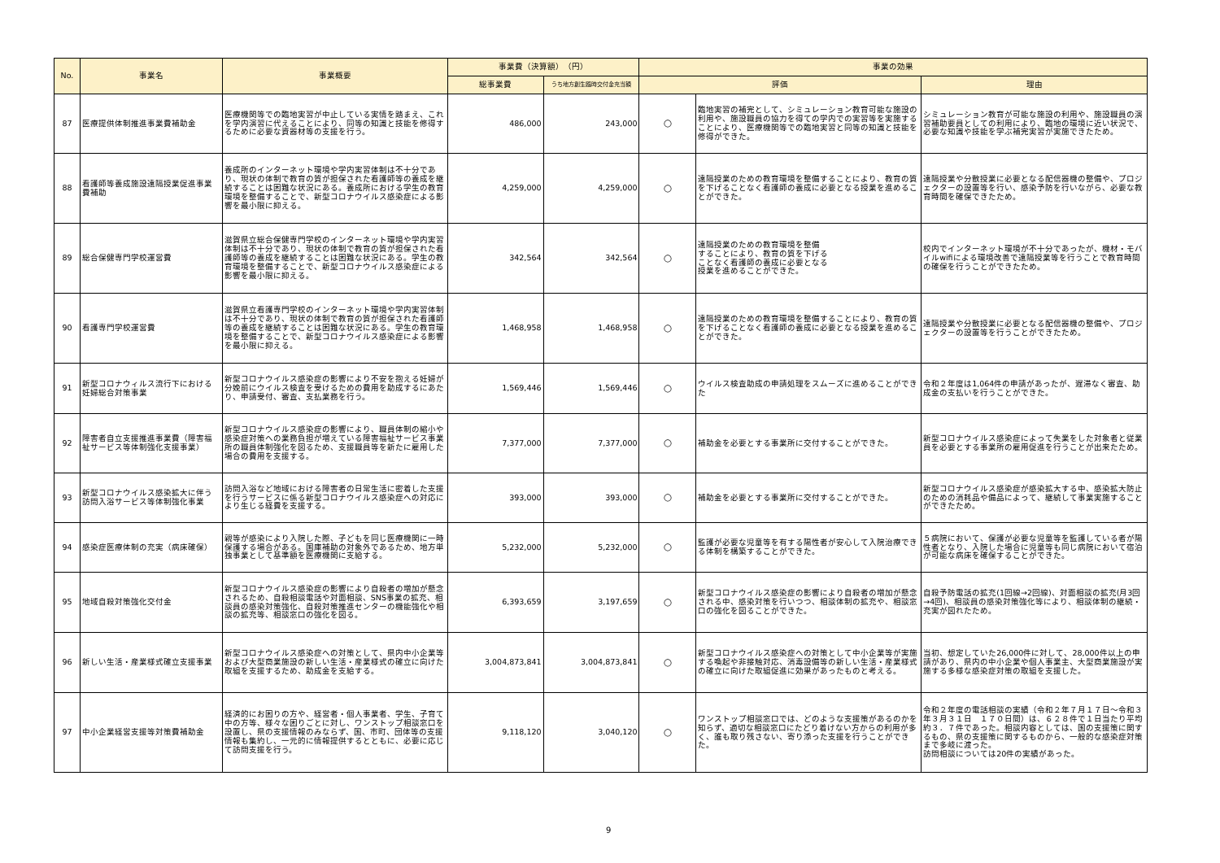| No. | 事業名 | 事業概要 | 事業費（決算額） （円） | | 事業の効果 | | |
| --- | --- | --- | --- | --- | --- | --- | --- |
| | | | 総事業費 | うち地方創生臨時交付金充当額 | 評価 | | 理由 |
| 87 | 医療提供体制推進事業費補助金 | 医療機関等での臨地実習が中止している実情を踏まえ、これを学内演習に代えることにより、同等の知識と技能を修得するために必要な資器材等の支援を行う。 | 486,000 | 243,000 | ○ | 臨地実習の補完として、シミュレーション教育可能な施設の利用や、施設職員の協力を得ての学内での実習等を実施することにより、医療機関等での臨地実習と同等の知識と技能を修得ができた。 | シミュレーション教育が可能な施設の利用や、施設職員の演習補助要員としての利用により、臨地の環境に近い状況で、必要な知識や技能を学ぶ補完実習が実施できたため。 |
| 88 | 看護師等養成施設遠隔授業促進事業費補助 | 養成所のインターネット環境や学内実習体制は不十分であり、現状の体制で教育の質が担保された看護師等の養成を継続することは困難な状況にある。養成所における学生の教育環境を整備することで、新型コロナウイルス感染症による影響を最小限に抑える。 | 4,259,000 | 4,259,000 | ○ | 遠隔授業のための教育環境を整備することにより、教育の質を下げることなく看護師の養成に必要となる授業を進めることができた。 | 遠隔授業や分散授業に必要となる配信器機の整備や、プロジェクターの設置等を行い、感染予防を行いながら、必要な教育時間を確保できたため。 |
| 89 | 総合保健専門学校運営費 | 滋賀県立総合保健専門学校のインターネット環境や学内実習体制は不十分であり、現状の体制で教育の質が担保された看護師等の養成を継続することは困難な状況にある。学生の教育環境を整備することで、新型コロナウイルス感染症による影響を最小限に抑える。 | 342,564 | 342,564 | ○ | 遠隔授業のための教育環境を整備 することにより、教育の質を下げる ことなく看護師の養成に必要となる 授業を進めることができた。 | 校内でインターネット環境が不十分であったが、機材・モバイルwifiによる環境改善で遠隔授業等を行うことで教育時間の確保を行うことができたため。 |
| 90 | 看護専門学校運営費 | 滋賀県立看護専門学校のインターネット環境や学内実習体制は不十分であり、現状の体制で教育の質が担保された看護師等の養成を継続することは困難な状況にある。学生の教育環境を整備することで、新型コロナウイルス感染症による影響を最小限に抑える。 | 1,468,958 | 1,468,958 | ○ | 遠隔授業のための教育環境を整備することにより、教育の質を下げることなく看護師の養成に必要となる授業を進めることができた。 | 遠隔授業や分散授業に必要となる配信器機の整備や、プロジェクターの設置等を行うことができたため。 |
| 91 | 新型コロナウィルス流行下における妊婦総合対策事業 | 新型コロナウイルス感染症の影響により不安を抱える妊婦が分娩前にウイルス検査を受けるための費用を助成するにあたり、申請受付、審査、支払業務を行う。 | 1,569,446 | 1,569,446 | ○ | ウイルス検査助成の申請処理をスムーズに進めることができた | 令和２年度は1,064件の申請があったが、遅滞なく審査、助成金の支払いを行うことができた。 |
| 92 | 障害者自立支援推進事業費（障害福祉サービス等体制強化支援事業） | 新型コロナウイルス感染症の影響により、職員体制の縮小や感染症対策への業務負担が増えている障害福祉サービス事業所の職員体制強化を図るため、支援職員等を新たに雇用した場合の費用を支援する。 | 7,377,000 | 7,377,000 | ○ | 補助金を必要とする事業所に交付することができた。 | 新型コロナウイルス感染症によって失業をした対象者と従業員を必要とする事業所の雇用促進を行うことが出来たため。 |
| 93 | 新型コロナウイルス感染拡大に伴う訪問入浴サービス等体制強化事業 | 訪問入浴など地域における障害者の日常生活に密着した支援を行うサービスに係る新型コロナウイルス感染症への対応により生じる経費を支援する。 | 393,000 | 393,000 | ○ | 補助金を必要とする事業所に交付することができた。 | 新型コロナウイルス感染症が感染拡大する中、感染拡大防止のための消耗品や備品によって、継続して事業実施することができたため。 |
| 94 | 感染症医療体制の充実（病床確保） | 親等が感染により入院した際、子どもを同じ医療機関に一時保護する場合がある。国庫補助の対象外であるため、地方単独事業として基準額を医療機関に支給する。 | 5,232,000 | 5,232,000 | ○ | 監護が必要な児童等を有する陽性者が安心して入院治療できる体制を構築することができた。 | ５病院において、保護が必要な児童等を監護している者が陽性者となり、入院した場合に児童等も同じ病院において宿泊が可能な病床を確保することができた。 |
| 95 | 地域自殺対策強化交付金 | 新型コロナウイルス感染症の影響により自殺者の増加が懸念されるため、自殺相談電話や対面相談、SNS事業の拡充、相談員の感染対策強化、自殺対策推進センターの機能強化や相談の拡充等、相談窓口の強化を図る。 | 6,393,659 | 3,197,659 | ○ | 新型コロナウイルス感染症の影響により自殺者の増加が懸念される中、感染対策を行いつつ、相談体制の拡充や、相談窓口の強化を図ることができた。 | 自殺予防電話の拡充(1回線→2回線)、対面相談の拡充(月3回→4回)、相談員の感染対策強化等により、相談体制の継続・充実が図れたため。 |
| 96 | 新しい生活・産業様式確立支援事業 | 新型コロナウイルス感染症への対策として、県内中小企業等および大型商業施設の新しい生活・産業様式の確立に向けた取組を支援するため、助成金を支給する。 | 3,004,873,841 | 3,004,873,841 | ○ | 新型コロナウイルス感染症への対策として中小企業等が実施する喚起や非接触対応、消毒設備等の新しい生活・産業様式の確立に向けた取組促進に効果があったものと考える。 | 当初、想定していた26,000件に対して、28,000件以上の申請があり、県内の中小企業や個人事業主、大型商業施設が実施する多様な感染症対策の取組を支援した。 |
| 97 | 中小企業経営支援等対策費補助金 | 経済的にお困りの方や、経営者・個人事業者、学生、子育て中の方等、様々な困りごとに対し、ワンストップ相談窓口を設置し、県の支援情報のみならず、国、市町、団体等の支援情報も集約し、一元的に情報提供するとともに、必要に応じて訪問支援を行う。 | 9,118,120 | 3,040,120 | ○ | ワンストップ相談窓口では、どのような支援策があるのかを知らず、適切な相談窓口にたどり着けない方からの利用が多く、誰も取り残さない、寄り添った支援を行うことができた。 | 令和２年度の電話相談の実績（令和２年７月１７日～令和３年３月３１日 １７０日間）は、６２８件で１日当たり平均約３．７件であった。相談内容としては、国の支援策に関するもの、県の支援策に関するものから、一般的な感染症対策まで多岐に渡った。 訪問相談については20件の実績があった。 |
9